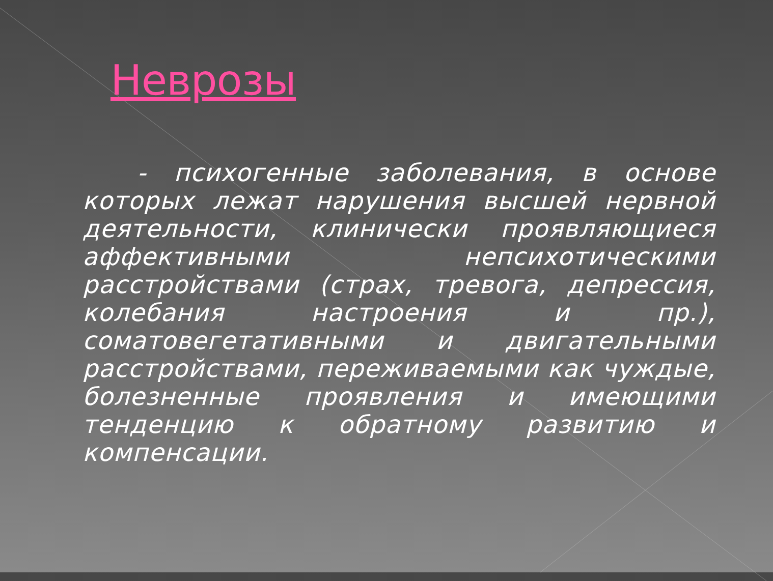Неврозы
- психогенные заболевания, в основе которых лежат нарушения высшей нервной деятельности, клинически проявляющиеся аффективными непсихотическими расстройствами (страх, тревога, депрессия, колебания настроения и пр.), соматовегетативными и двигательными расстройствами, переживаемыми как чуждые, болезненные проявления и имеющими тенденцию к обратному развитию и компенсации.